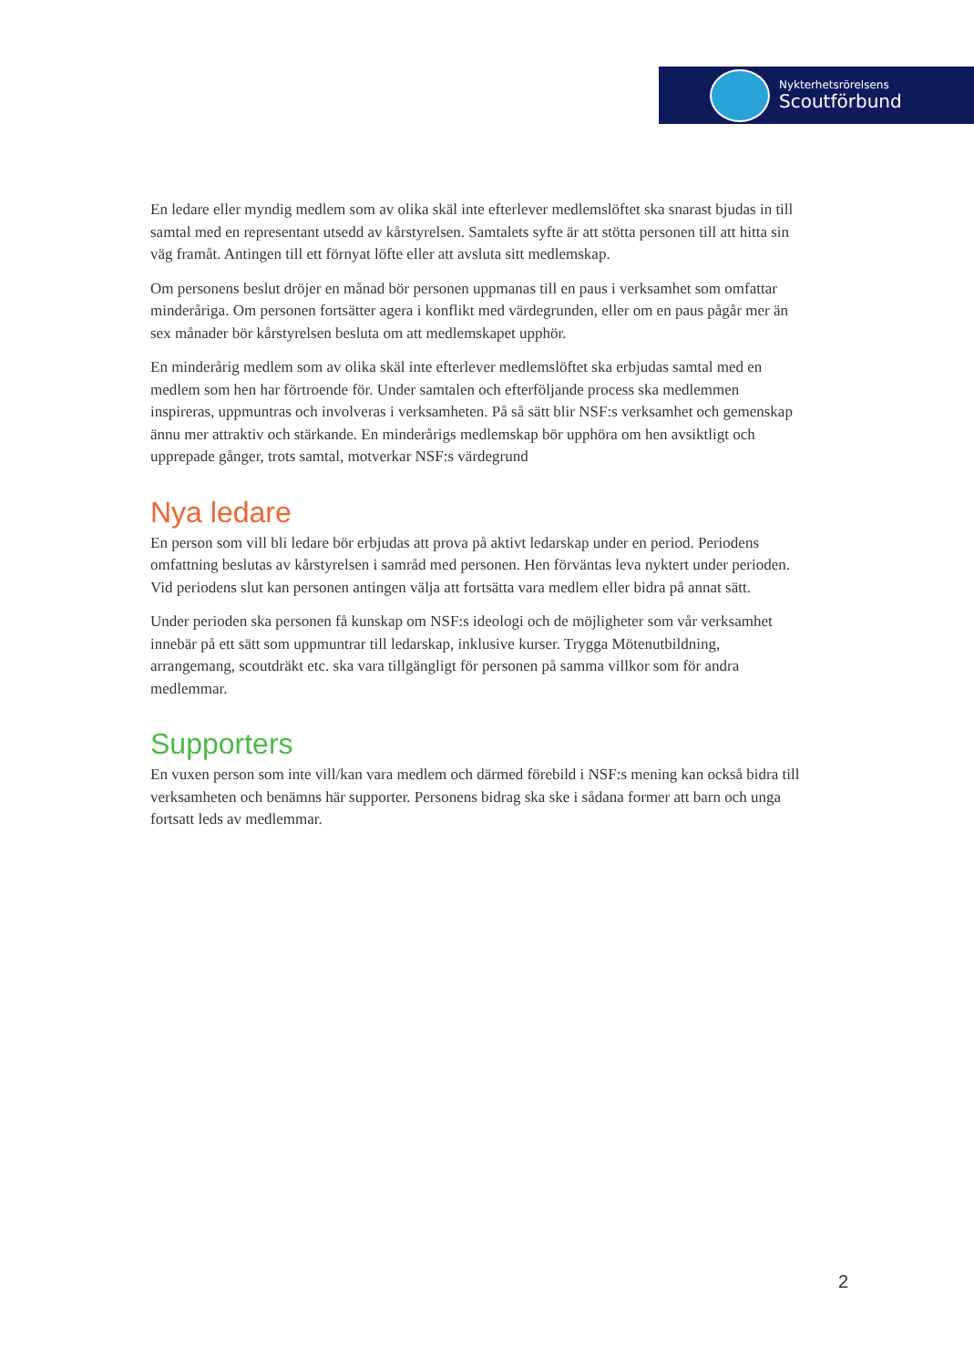Nykterhetsrörelsens
Scoutförbund
En ledare eller myndig medlem som av olika skäl inte efterlever medlemslöftet ska snarast bjudas in till samtal med en representant utsedd av kårstyrelsen. Samtalets syfte är att stötta personen till att hitta sin väg framåt. Antingen till ett förnyat löfte eller att avsluta sitt medlemskap.
Om personens beslut dröjer en månad bör personen uppmanas till en paus i verksamhet som omfattar minderåriga. Om personen fortsätter agera i konflikt med värdegrunden, eller om en paus pågår mer än sex månader bör kårstyrelsen besluta om att medlemskapet upphör.
En minderårig medlem som av olika skäl inte efterlever medlemslöftet ska erbjudas samtal med en medlem som hen har förtroende för. Under samtalen och efterföljande process ska medlemmen inspireras, uppmuntras och involveras i verksamheten. På så sätt blir NSF:s verksamhet och gemenskap ännu mer attraktiv och stärkande. En minderårigs medlemskap bör upphöra om hen avsiktligt och upprepade gånger, trots samtal, motverkar NSF:s värdegrund
Nya ledare
En person som vill bli ledare bör erbjudas att prova på aktivt ledarskap under en period. Periodens omfattning beslutas av kårstyrelsen i samråd med personen. Hen förväntas leva nyktert under perioden. Vid periodens slut kan personen antingen välja att fortsätta vara medlem eller bidra på annat sätt.
Under perioden ska personen få kunskap om NSF:s ideologi och de möjligheter som vår verksamhet innebär på ett sätt som uppmuntrar till ledarskap, inklusive kurser. Trygga Mötenutbildning, arrangemang, scoutdräkt etc. ska vara tillgängligt för personen på samma villkor som för andra medlemmar.
Supporters
En vuxen person som inte vill/kan vara medlem och därmed förebild i NSF:s mening kan också bidra till verksamheten och benämns här supporter. Personens bidrag ska ske i sådana former att barn och unga fortsatt leds av medlemmar.
2